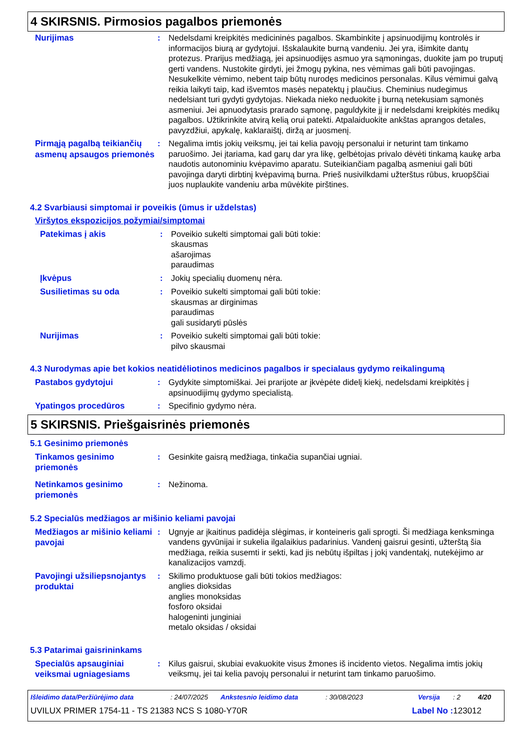4 SKIRSNIS. Pirmosios pagalbos priemonės
Nurijimas
: Nedelsdami kreipkitės medicininės pagalbos. Skambinkite į apsinuodijimų kontrolės ir informacijos biurą ar gydytojui. Išskalaukite burną vandeniu. Jei yra, išimkite dantų protezus. Prarijus medžiagą, jei apsinuodijęs asmuo yra sąmoningas, duokite jam po truputį gerti vandens. Nustokite girdyti, jei žmogų pykina, nes vėmimas gali būti pavojingas. Nesukelkite vėmimo, nebent taip būtų nurodęs medicinos personalas. Kilus vėmimui galvą reikia laikyti taip, kad išvemtos masės nepatektų į plaučius. Cheminius nudegimus nedelsiant turi gydyti gydytojas. Niekada nieko neduokite į burną netekusiam sąmonės asmeniui. Jei apnuodytasis prarado sąmonę, paguldykite jį ir nedelsdami kreipkitės medikų pagalbos. Užtikrinkite atvirą kelią orui patekti. Atpalaiduokite ankštas aprangos detales, pavyzdžiui, apykalę, kaklaraištį, diržą ar juosmenį.
Pirmąją pagalbą teikiančių asmenų apsaugos priemonės
: Negalima imtis jokių veiksmų, jei tai kelia pavojų personalui ir neturint tam tinkamo paruošimo. Jei įtariama, kad garų dar yra likę, gelbėtojas privalo dėvėti tinkamą kaukę arba naudotis autonominiu kvėpavimo aparatu. Suteikiančiam pagalbą asmeniui gali būti pavojinga daryti dirbtinį kvėpavimą burna. Prieš nusivilkdami užterštus rūbus, kruopščiai juos nuplaukite vandeniu arba mūvėkite pirštines.
4.2 Svarbiausi simptomai ir poveikis (ūmus ir uždelstas)
Viršytos ekspozicijos požymiai/simptomai
Patekimas į akis
: Poveikio sukelti simptomai gali būti tokie:
skausmas
ašarojimas
paraudimas
Įkvėpus
: Jokių specialių duomenų nėra.
Susilietimas su oda
: Poveikio sukelti simptomai gali būti tokie:
skausmas ar dirginimas
paraudimas
gali susidaryti pūslės
Nurijimas
: Poveikio sukelti simptomai gali būti tokie:
pilvo skausmai
4.3 Nurodymas apie bet kokios neatidėliotinos medicinos pagalbos ir specialaus gydymo reikalingumą
Pastabos gydytojui
: Gydykite simptomiškai. Jei prarijote ar įkvėpėte didelį kiekį, nedelsdami kreipkitės į apsinuodijimų gydymo specialistą.
Ypatingos procedūros
: Specifinio gydymo nėra.
5 SKIRSNIS. Priešgaisrinės priemonės
5.1 Gesinimo priemonės
Tinkamos gesinimo priemonės
: Gesinkite gaisrą medžiaga, tinkačia supančiai ugniai.
Netinkamos gesinimo priemonės
: Nežinoma.
5.2 Specialūs medžiagos ar mišinio keliami pavojai
Medžiagos ar mišinio keliami pavojai
: Ugnyje ar įkaitinus padidėja slėgimas, ir konteineris gali sprogti. Ši medžiaga kenksminga vandens gyvūnijai ir sukelia ilgalaikius padarinius. Vandenį gaisrui gesinti, užterštą šia medžiaga, reikia susemti ir sekti, kad jis nebūtų išpiltas į jokį vandentakį, nutekėjimo ar kanalizacijos vamzdį.
Pavojingi užsiliepsnojantys produktai
: Skilimo produktuose gali būti tokios medžiagos:
anglies dioksidas
anglies monoksidas
fosforo oksidai
halogeninti junginiai
metalo oksidas / oksidai
5.3 Patarimai gaisrininkams
Specialūs apsauginiai veiksmai ugniagesiams
: Kilus gaisrui, skubiai evakuokite visus žmones iš incidento vietos. Negalima imtis jokių veiksmų, jei tai kelia pavojų personalui ir neturint tam tinkamo paruošimo.
Išleidimo data/Peržiūrėjimo data: 24/07/2025 Ankstesnio leidimo data: 30/08/2023 Versija: 2 4/20
UVILUX PRIMER 1754-11 - TS 21383 NCS S 1080-Y70R Label No : 123012